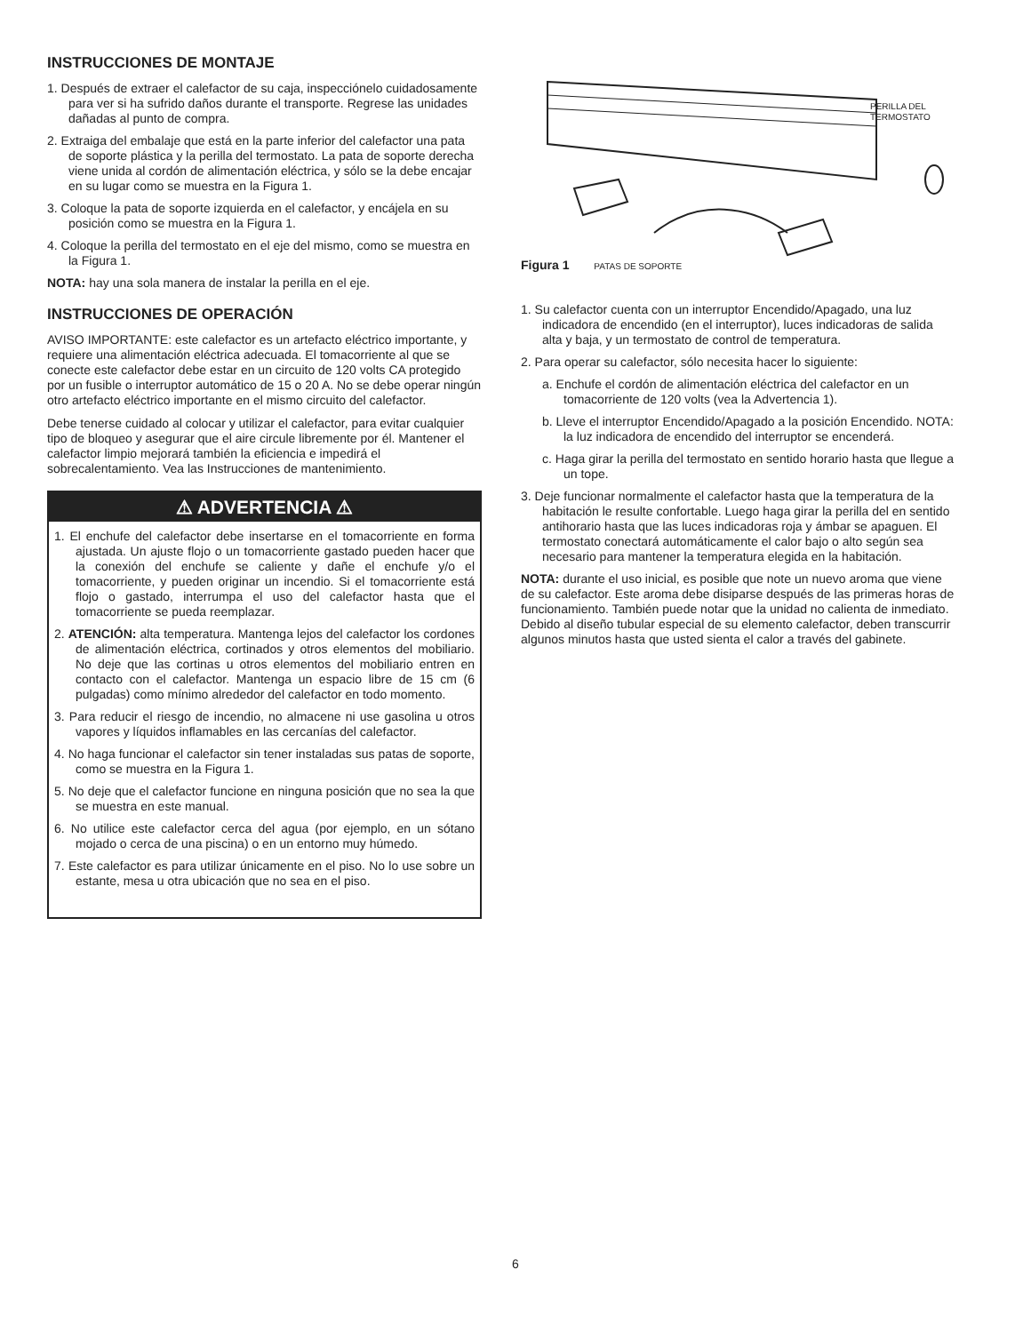INSTRUCCIONES DE MONTAJE
1. Después de extraer el calefactor de su caja, inspecciónelo cuidadosamente para ver si ha sufrido daños durante el transporte. Regrese las unidades dañadas al punto de compra.
2. Extraiga del embalaje que está en la parte inferior del calefactor una pata de soporte plástica y la perilla del termostato. La pata de soporte derecha viene unida al cordón de alimentación eléctrica, y sólo se la debe encajar en su lugar como se muestra en la Figura 1.
3. Coloque la pata de soporte izquierda en el calefactor, y encájela en su posición como se muestra en la Figura 1.
4. Coloque la perilla del termostato en el eje del mismo, como se muestra en la Figura 1.
NOTA: hay una sola manera de instalar la perilla en el eje.
INSTRUCCIONES DE OPERACIÓN
AVISO IMPORTANTE: este calefactor es un artefacto eléctrico importante, y requiere una alimentación eléctrica adecuada. El tomacorriente al que se conecte este calefactor debe estar en un circuito de 120 volts CA protegido por un fusible o interruptor automático de 15 o 20 A. No se debe operar ningún otro artefacto eléctrico importante en el mismo circuito del calefactor.
Debe tenerse cuidado al colocar y utilizar el calefactor, para evitar cualquier tipo de bloqueo y asegurar que el aire circule libremente por él. Mantener el calefactor limpio mejorará también la eficiencia e impedirá el sobrecalentamiento. Vea las Instrucciones de mantenimiento.
⚠ ADVERTENCIA ⚠
1. El enchufe del calefactor debe insertarse en el tomacorriente en forma ajustada. Un ajuste flojo o un tomacorriente gastado pueden hacer que la conexión del enchufe se caliente y dañe el enchufe y/o el tomacorriente, y pueden originar un incendio. Si el tomacorriente está flojo o gastado, interrumpa el uso del calefactor hasta que el tomacorriente se pueda reemplazar.
2. ATENCIÓN: alta temperatura. Mantenga lejos del calefactor los cordones de alimentación eléctrica, cortinados y otros elementos del mobiliario. No deje que las cortinas u otros elementos del mobiliario entren en contacto con el calefactor. Mantenga un espacio libre de 15 cm (6 pulgadas) como mínimo alrededor del calefactor en todo momento.
3. Para reducir el riesgo de incendio, no almacene ni use gasolina u otros vapores y líquidos inflamables en las cercanías del calefactor.
4. No haga funcionar el calefactor sin tener instaladas sus patas de soporte, como se muestra en la Figura 1.
5. No deje que el calefactor funcione en ninguna posición que no sea la que se muestra en este manual.
6. No utilice este calefactor cerca del agua (por ejemplo, en un sótano mojado o cerca de una piscina) o en un entorno muy húmedo.
7. Este calefactor es para utilizar únicamente en el piso. No lo use sobre un estante, mesa u otra ubicación que no sea en el piso.
PERILLA DEL
TERMOSTATO
Figura 1 PATAS DE SOPORTE
1. Su calefactor cuenta con un interruptor Encendido/Apagado, una luz indicadora de encendido (en el interruptor), luces indicadoras de salida alta y baja, y un termostato de control de temperatura.
2. Para operar su calefactor, sólo necesita hacer lo siguiente:
a. Enchufe el cordón de alimentación eléctrica del calefactor en un tomacorriente de 120 volts (vea la Advertencia 1).
b. Lleve el interruptor Encendido/Apagado a la posición Encendido. NOTA: la luz indicadora de encendido del interruptor se encenderá.
c. Haga girar la perilla del termostato en sentido horario hasta que llegue a un tope.
3. Deje funcionar normalmente el calefactor hasta que la temperatura de la habitación le resulte confortable. Luego haga girar la perilla del en sentido antihorario hasta que las luces indicadoras roja y ámbar se apaguen. El termostato conectará automáticamente el calor bajo o alto según sea necesario para mantener la temperatura elegida en la habitación.
NOTA: durante el uso inicial, es posible que note un nuevo aroma que viene de su calefactor. Este aroma debe disiparse después de las primeras horas de funcionamiento. También puede notar que la unidad no calienta de inmediato. Debido al diseño tubular especial de su elemento calefactor, deben transcurrir algunos minutos hasta que usted sienta el calor a través del gabinete.
6